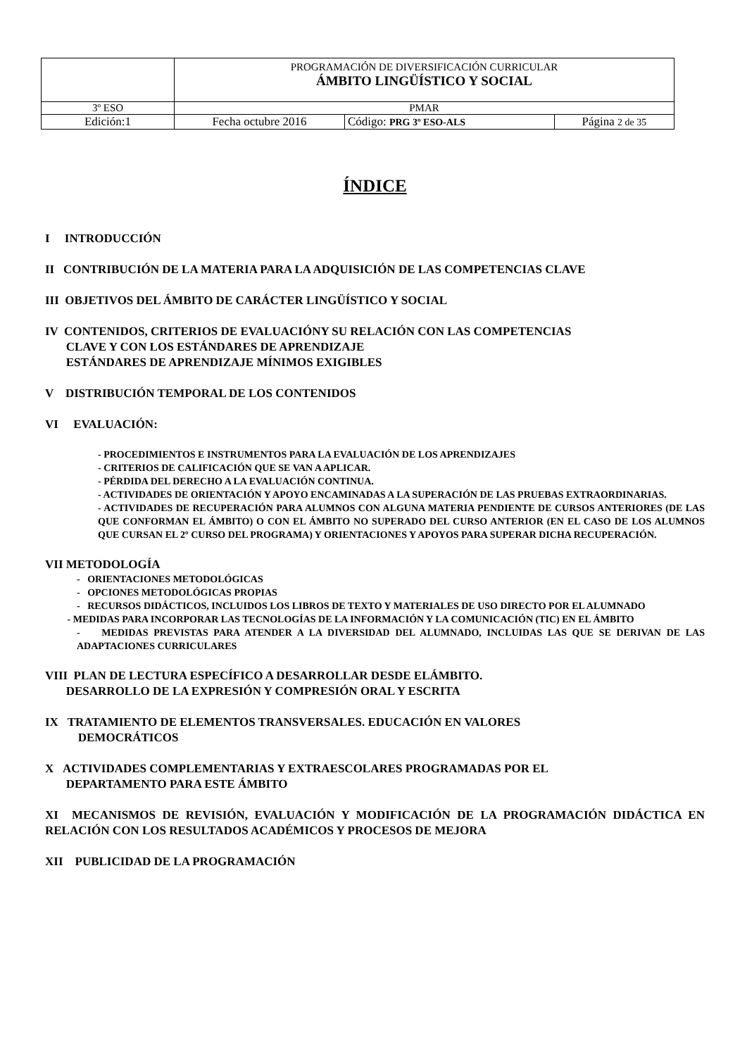| | PROGRAMACIÓN DE DIVERSIFICACIÓN CURRICULAR ÁMBITO LINGÜÍSTICO Y SOCIAL | | |
| 3º ESO | PMAR | | |
| Edición:1 | Fecha octubre 2016 | Código: PRG 3º ESO-ALS | Página 2 de 35 |
ÍNDICE
I INTRODUCCIÓN
II CONTRIBUCIÓN DE LA MATERIA PARA LA ADQUISICIÓN DE LAS COMPETENCIAS CLAVE
III OBJETIVOS DEL ÁMBITO DE CARÁCTER LINGÜÍSTICO Y SOCIAL
IV CONTENIDOS, CRITERIOS DE EVALUACIÓNY SU RELACIÓN CON LAS COMPETENCIAS
CLAVE Y CON LOS ESTÁNDARES DE APRENDIZAJE
ESTÁNDARES DE APRENDIZAJE MÍNIMOS EXIGIBLES
V DISTRIBUCIÓN TEMPORAL DE LOS CONTENIDOS
VI EVALUACIÓN:
- PROCEDIMIENTOS E INSTRUMENTOS PARA LA EVALUACIÓN DE LOS APRENDIZAJES
- CRITERIOS DE CALIFICACIÓN QUE SE VAN A APLICAR.
- PÉRDIDA DEL DERECHO A LA EVALUACIÓN CONTINUA.
- ACTIVIDADES DE ORIENTACIÓN Y APOYO ENCAMINADAS A LA SUPERACIÓN DE LAS PRUEBAS EXTRAORDINARIAS.
- ACTIVIDADES DE RECUPERACIÓN PARA ALUMNOS CON ALGUNA MATERIA PENDIENTE DE CURSOS ANTERIORES (DE LAS QUE CONFORMAN EL ÁMBITO) O CON EL ÁMBITO NO SUPERADO DEL CURSO ANTERIOR (EN EL CASO DE LOS ALUMNOS QUE CURSAN EL 2º CURSO DEL PROGRAMA) Y ORIENTACIONES Y APOYOS PARA SUPERAR DICHA RECUPERACIÓN.
VII METODOLOGÍA
- ORIENTACIONES METODOLÓGICAS
- OPCIONES METODOLÓGICAS PROPIAS
- RECURSOS DIDÁCTICOS, INCLUIDOS LOS LIBROS DE TEXTO Y MATERIALES DE USO DIRECTO POR EL ALUMNADO
- MEDIDAS PARA INCORPORAR LAS TECNOLOGÍAS DE LA INFORMACIÓN Y LA COMUNICACIÓN (TIC) EN EL ÁMBITO
- MEDIDAS PREVISTAS PARA ATENDER A LA DIVERSIDAD DEL ALUMNADO, INCLUIDAS LAS QUE SE DERIVAN DE LAS ADAPTACIONES CURRICULARES
VIII PLAN DE LECTURA ESPECÍFICO A DESARROLLAR DESDE ELÁMBITO.
DESARROLLO DE LA EXPRESIÓN Y COMPRESIÓN ORAL Y ESCRITA
IX TRATAMIENTO DE ELEMENTOS TRANSVERSALES. EDUCACIÓN EN VALORES
DEMOCRÁTICOS
X ACTIVIDADES COMPLEMENTARIAS Y EXTRAESCOLARES PROGRAMADAS POR EL
DEPARTAMENTO PARA ESTE ÁMBITO
XI MECANISMOS DE REVISIÓN, EVALUACIÓN Y MODIFICACIÓN DE LA PROGRAMACIÓN DIDÁCTICA EN RELACIÓN CON LOS RESULTADOS ACADÉMICOS Y PROCESOS DE MEJORA
XII PUBLICIDAD DE LA PROGRAMACIÓN